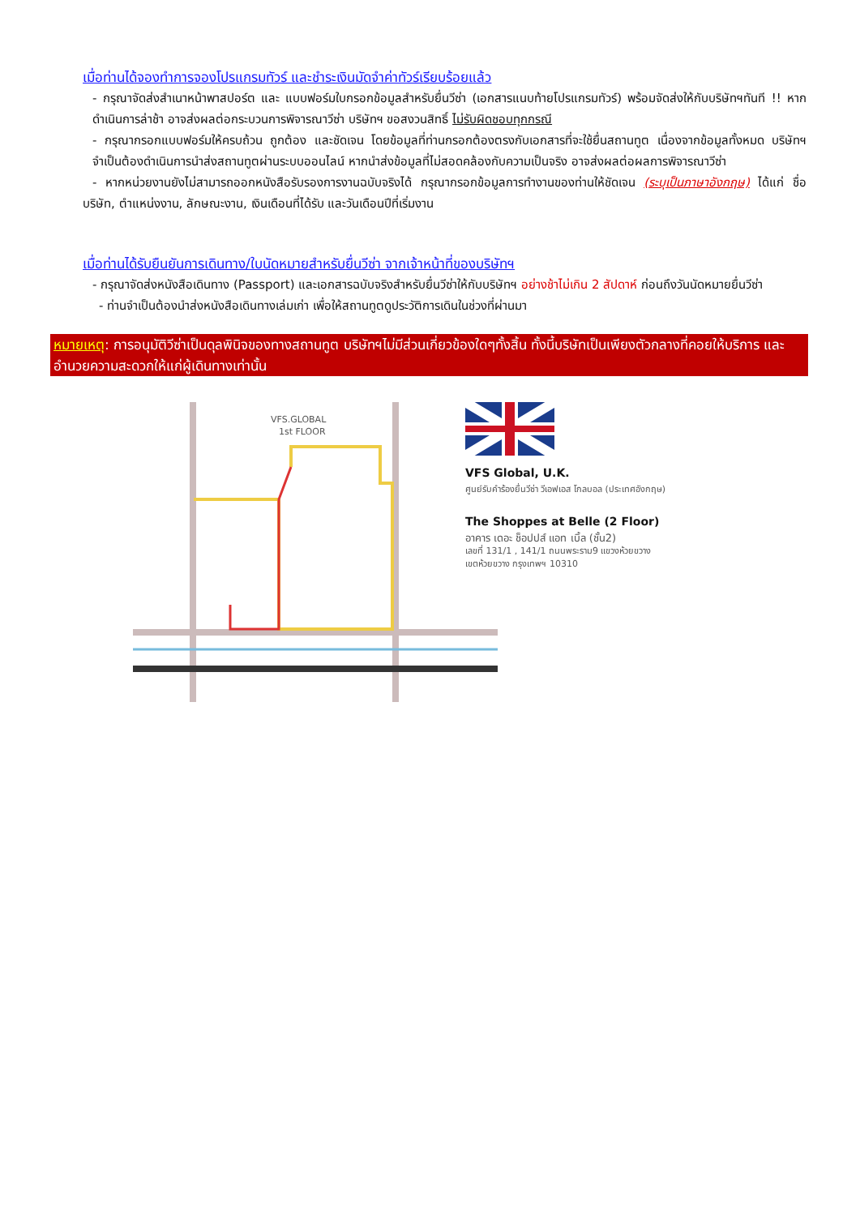เมื่อท่านได้จองทำการจองโปรแกรมทัวร์ และชำระเงินมัดจำค่าทัวร์เรียบร้อยแล้ว
- กรุณาจัดส่งสำเนาหน้าพาสปอร์ต และ แบบฟอร์มใบกรอกข้อมูลสำหรับยื่นวีซ่า (เอกสารแนบท้ายโปรแกรมทัวร์) พร้อมจัดส่งให้กับบริษัทฯทันที !! หากดำเนินการล่าช้า อาจส่งผลต่อกระบวนการพิจารณาวีซ่า บริษัทฯ ขอสงวนสิทธิ์ ไม่รับผิดชอบทุกกรณี
- กรุณากรอกแบบฟอร์มให้ครบถ้วน ถูกต้อง และชัดเจน โดยข้อมูลที่ท่านกรอกต้องตรงกับเอกสารที่จะใช้ยื่นสถานทูต เนื่องจากข้อมูลทั้งหมด บริษัทฯจำเป็นต้องดำเนินการนำส่งสถานทูตผ่านระบบออนไลน์ หากนำส่งข้อมูลที่ไม่สอดคล้องกับความเป็นจริง อาจส่งผลต่อผลการพิจารณาวีซ่า
- หากหน่วยงานยังไม่สามารถออกหนังสือรับรองการงานฉบับจริงได้ กรุณากรอกข้อมูลการทำงานของท่านให้ชัดเจน (ระบุเป็นภาษาอังกฤษ) ได้แก่ ชื่อบริษัท, ตำแหน่งงาน, ลักษณะงาน, เงินเดือนที่ได้รับ และวันเดือนปีที่เริ่มงาน
เมื่อท่านได้รับยืนยันการเดินทาง/ใบนัดหมายสำหรับยื่นวีซ่า จากเจ้าหน้าที่ของบริษัทฯ
- กรุณาจัดส่งหนังสือเดินทาง (Passport) และเอกสารฉบับจริงสำหรับยื่นวีซ่าให้กับบริษัทฯ อย่างช้าไม่เกิน 2 สัปดาห์ ก่อนถึงวันนัดหมายยื่นวีซ่า
- ท่านจำเป็นต้องนำส่งหนังสือเดินทางเล่มเก่า เพื่อให้สถานทูตดูประวัติการเดินในช่วงที่ผ่านมา
หมายเหตุ: การอนุมัติวีซ่าเป็นดุลพินิจของทางสถานทูต บริษัทฯไม่มีส่วนเกี่ยวข้องใดๆทั้งสิ้น ทั้งนี้บริษัทเป็นเพียงตัวกลางที่คอยให้บริการ และอำนวยความสะดวกให้แก่ผู้เดินทางเท่านั้น
VFS.GLOBAL
1st FLOOR
VFS Global, U.K.
ศูนย์รับคำร้องยื่นวีซ่า วีเอฟเอส โกลบอล (ประเทศอังกฤษ)
The Shoppes at Belle (2 Floor)
อาคาร เดอะ ช็อปปส์ แอท เบิ้ล (ชั้น2)
เลขที่ 131/1 , 141/1 ถนนพระราม9 แขวงห้วยขวาง
เขตห้วยขวาง กรุงเทพฯ 10310